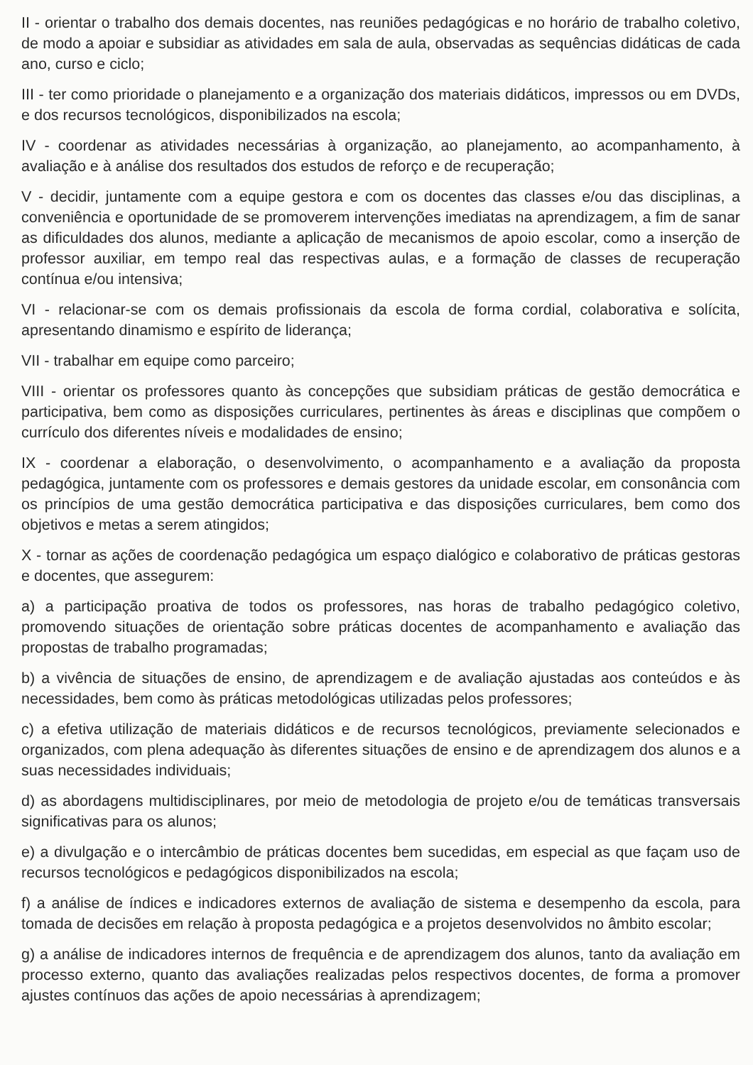II - orientar o trabalho dos demais docentes, nas reuniões pedagógicas e no horário de trabalho coletivo, de modo a apoiar e subsidiar as atividades em sala de aula, observadas as sequências didáticas de cada ano, curso e ciclo;
III - ter como prioridade o planejamento e a organização dos materiais didáticos, impressos ou em DVDs, e dos recursos tecnológicos, disponibilizados na escola;
IV - coordenar as atividades necessárias à organização, ao planejamento, ao acompanhamento, à avaliação e à análise dos resultados dos estudos de reforço e de recuperação;
V - decidir, juntamente com a equipe gestora e com os docentes das classes e/ou das disciplinas, a conveniência e oportunidade de se promoverem intervenções imediatas na aprendizagem, a fim de sanar as dificuldades dos alunos, mediante a aplicação de mecanismos de apoio escolar, como a inserção de professor auxiliar, em tempo real das respectivas aulas, e a formação de classes de recuperação contínua e/ou intensiva;
VI - relacionar-se com os demais profissionais da escola de forma cordial, colaborativa e solícita, apresentando dinamismo e espírito de liderança;
VII - trabalhar em equipe como parceiro;
VIII - orientar os professores quanto às concepções que subsidiam práticas de gestão democrática e participativa, bem como as disposições curriculares, pertinentes às áreas e disciplinas que compõem o currículo dos diferentes níveis e modalidades de ensino;
IX - coordenar a elaboração, o desenvolvimento, o acompanhamento e a avaliação da proposta pedagógica, juntamente com os professores e demais gestores da unidade escolar, em consonância com os princípios de uma gestão democrática participativa e das disposições curriculares, bem como dos objetivos e metas a serem atingidos;
X - tornar as ações de coordenação pedagógica um espaço dialógico e colaborativo de práticas gestoras e docentes, que assegurem:
a) a participação proativa de todos os professores, nas horas de trabalho pedagógico coletivo, promovendo situações de orientação sobre práticas docentes de acompanhamento e avaliação das propostas de trabalho programadas;
b) a vivência de situações de ensino, de aprendizagem e de avaliação ajustadas aos conteúdos e às necessidades, bem como às práticas metodológicas utilizadas pelos professores;
c) a efetiva utilização de materiais didáticos e de recursos tecnológicos, previamente selecionados e organizados, com plena adequação às diferentes situações de ensino e de aprendizagem dos alunos e a suas necessidades individuais;
d) as abordagens multidisciplinares, por meio de metodologia de projeto e/ou de temáticas transversais significativas para os alunos;
e) a divulgação e o intercâmbio de práticas docentes bem sucedidas, em especial as que façam uso de recursos tecnológicos e pedagógicos disponibilizados na escola;
f) a análise de índices e indicadores externos de avaliação de sistema e desempenho da escola, para tomada de decisões em relação à proposta pedagógica e a projetos desenvolvidos no âmbito escolar;
g) a análise de indicadores internos de frequência e de aprendizagem dos alunos, tanto da avaliação em processo externo, quanto das avaliações realizadas pelos respectivos docentes, de forma a promover ajustes contínuos das ações de apoio necessárias à aprendizagem;